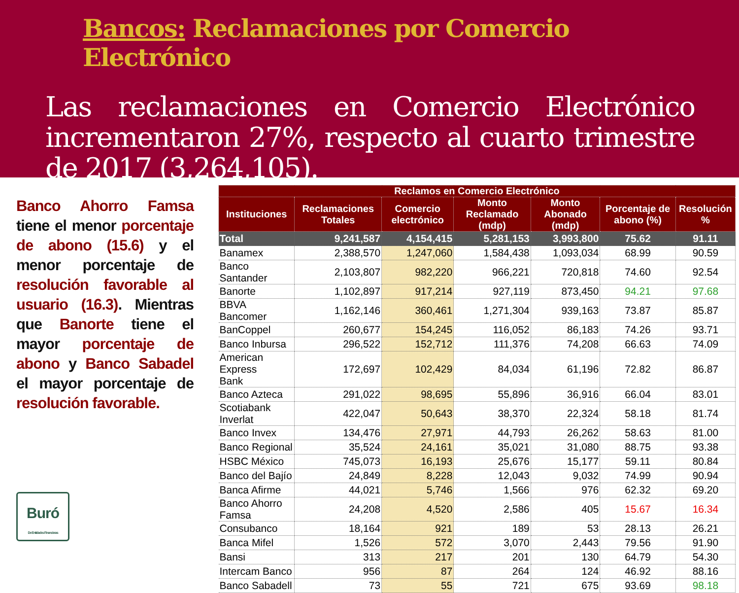Bancos: Reclamaciones por Comercio Electrónico
Las reclamaciones en Comercio Electrónico incrementaron 27%, respecto al cuarto trimestre de 2017 (3,264,105).
Banco Ahorro Famsa tiene el menor porcentaje de abono (15.6) y el menor porcentaje de resolución favorable al usuario (16.3). Mientras que Banorte tiene el mayor porcentaje de abono y Banco Sabadel el mayor porcentaje de resolución favorable.
Buró
De Entidades Financieras
| Reclamos en Comercio Electrónico | | | | | | |
| --- | --- | --- | --- | --- | --- | --- |
| Instituciones | Reclamaciones Totales | Comercio electrónico | Monto Reclamado (mdp) | Monto Abonado (mdp) | Porcentaje de abono (%) | Resolución % |
| Total | 9,241,587 | 4,154,415 | 5,281,153 | 3,993,800 | 75.62 | 91.11 |
| Banamex | 2,388,570 | 1,247,060 | 1,584,438 | 1,093,034 | 68.99 | 90.59 |
| Banco Santander | 2,103,807 | 982,220 | 966,221 | 720,818 | 74.60 | 92.54 |
| Banorte | 1,102,897 | 917,214 | 927,119 | 873,450 | 94.21 | 97.68 |
| BBVA Bancomer | 1,162,146 | 360,461 | 1,271,304 | 939,163 | 73.87 | 85.87 |
| BanCoppel | 260,677 | 154,245 | 116,052 | 86,183 | 74.26 | 93.71 |
| Banco Inbursa | 296,522 | 152,712 | 111,376 | 74,208 | 66.63 | 74.09 |
| American Express Bank | 172,697 | 102,429 | 84,034 | 61,196 | 72.82 | 86.87 |
| Banco Azteca | 291,022 | 98,695 | 55,896 | 36,916 | 66.04 | 83.01 |
| Scotiabank Inverlat | 422,047 | 50,643 | 38,370 | 22,324 | 58.18 | 81.74 |
| Banco Invex | 134,476 | 27,971 | 44,793 | 26,262 | 58.63 | 81.00 |
| Banco Regional | 35,524 | 24,161 | 35,021 | 31,080 | 88.75 | 93.38 |
| HSBC México | 745,073 | 16,193 | 25,676 | 15,177 | 59.11 | 80.84 |
| Banco del Bajío | 24,849 | 8,228 | 12,043 | 9,032 | 74.99 | 90.94 |
| Banca Afirme | 44,021 | 5,746 | 1,566 | 976 | 62.32 | 69.20 |
| Banco Ahorro Famsa | 24,208 | 4,520 | 2,586 | 405 | 15.67 | 16.34 |
| Consubanco | 18,164 | 921 | 189 | 53 | 28.13 | 26.21 |
| Banca Mifel | 1,526 | 572 | 3,070 | 2,443 | 79.56 | 91.90 |
| Bansi | 313 | 217 | 201 | 130 | 64.79 | 54.30 |
| Intercam Banco | 956 | 87 | 264 | 124 | 46.92 | 88.16 |
| Banco Sabadell | 73 | 55 | 721 | 675 | 93.69 | 98.18 |